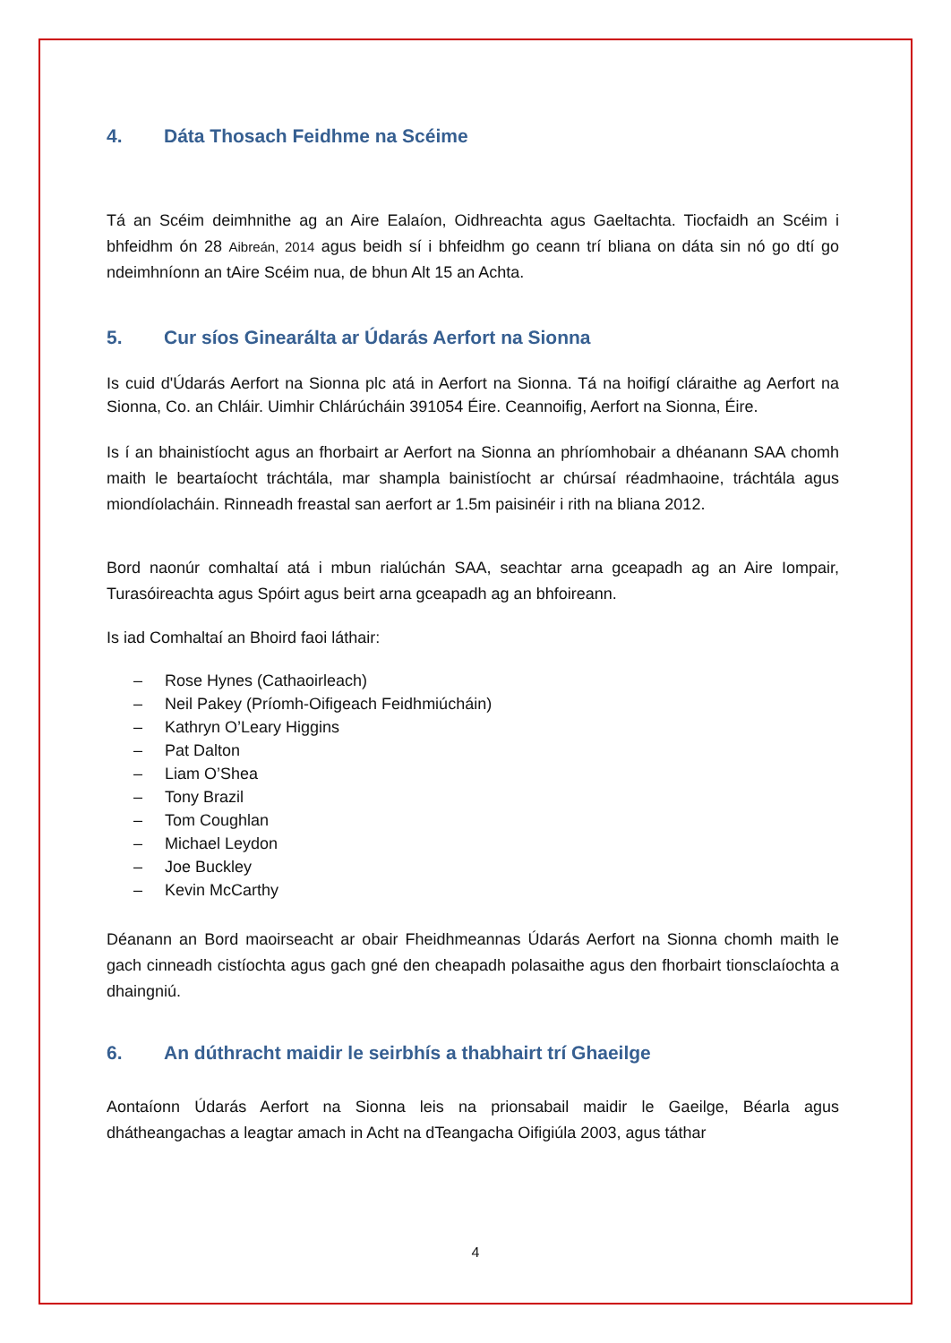4. Dáta Thosach Feidhme na Scéime
Tá an Scéim deimhnithe ag an Aire Ealaíon, Oidhreachta agus Gaeltachta. Tiocfaidh an Scéim i bhfeidhm ón 28 Aibreán, 2014 agus beidh sí i bhfeidhm go ceann trí bliana on dáta sin nó go dtí go ndeimhníonn an tAire Scéim nua, de bhun Alt 15 an Achta.
5. Cur síos Ginearálta ar Údarás Aerfort na Sionna
Is cuid d'Údarás Aerfort na Sionna plc atá in Aerfort na Sionna. Tá na hoifigí cláraithe ag Aerfort na Sionna, Co. an Chláir. Uimhir Chlárúcháin 391054 Éire. Ceannoifig, Aerfort na Sionna, Éire.
Is í an bhainistíocht agus an fhorbairt ar Aerfort na Sionna an phríomhobair a dhéanann SAA chomh maith le beartaíocht tráchtála, mar shampla bainistíocht ar chúrsaí réadmhaoine, tráchtála agus miondíolacháin. Rinneadh freastal san aerfort ar 1.5m paisinéir i rith na bliana 2012.
Bord naonúr comhaltaí atá i mbun rialúchán SAA, seachtar arna gceapadh ag an Aire Iompair, Turasóireachta agus Spóirt agus beirt arna gceapadh ag an bhfoireann.
Is iad Comhaltaí an Bhoird faoi láthair:
– Rose Hynes (Cathaoirleach)
– Neil Pakey (Príomh-Oifigeach Feidhmiúcháin)
– Kathryn O’Leary Higgins
– Pat Dalton
– Liam O’Shea
– Tony Brazil
– Tom Coughlan
– Michael Leydon
– Joe Buckley
– Kevin McCarthy
Déanann an Bord maoirseacht ar obair Fheidhmeannas Údarás Aerfort na Sionna chomh maith le gach cinneadh cistíochta agus gach gné den cheapadh polasaithe agus den fhorbairt tionsclaíochta a dhaingniú.
6. An dúthracht maidir le seirbhís a thabhairt trí Ghaeilge
Aontaíonn Údarás Aerfort na Sionna leis na prionsabail maidir le Gaeilge, Béarla agus dhátheangachas a leagtar amach in Acht na dTeangacha Oifigiúla 2003, agus táthar
4